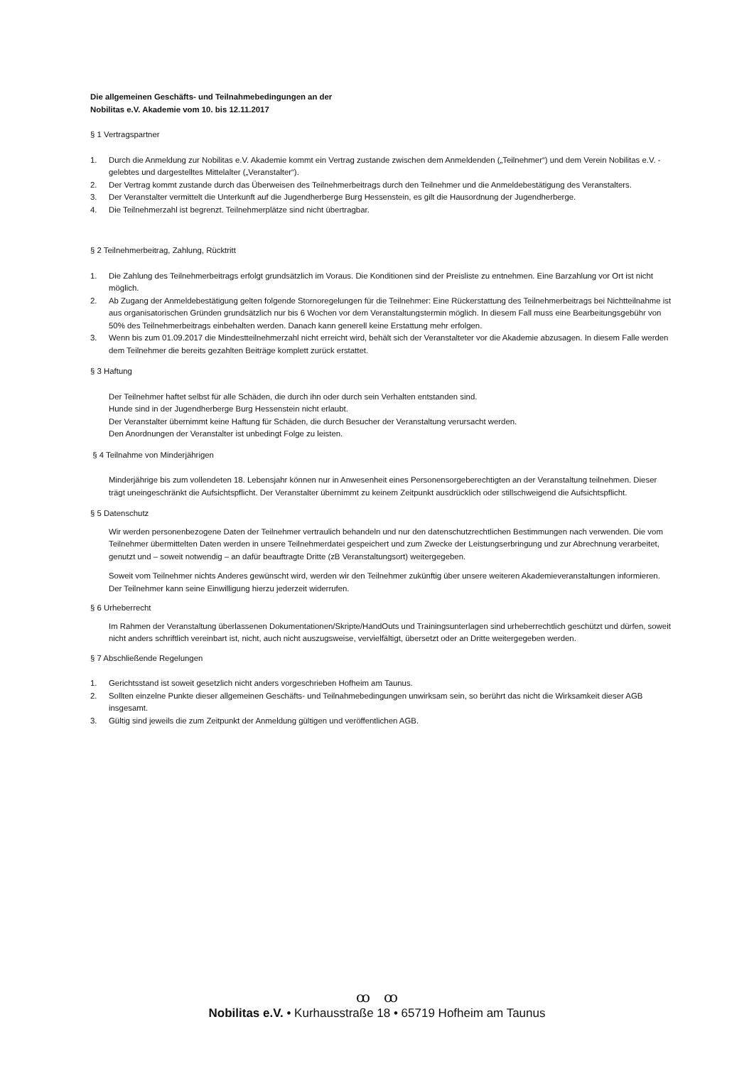Die allgemeinen Geschäfts- und Teilnahmebedingungen an der
Nobilitas e.V. Akademie vom 10. bis 12.11.2017
§ 1 Vertragspartner
1. Durch die Anmeldung zur Nobilitas e.V. Akademie kommt ein Vertrag zustande zwischen dem Anmeldenden („Teilnehmer“) und dem Verein Nobilitas e.V. - gelebtes und dargestelltes Mittelalter („Veranstalter“).
2. Der Vertrag kommt zustande durch das Überweisen des Teilnehmerbeitrags durch den Teilnehmer und die Anmeldebestätigung des Veranstalters.
3. Der Veranstalter vermittelt die Unterkunft auf die Jugendherberge Burg Hessenstein, es gilt die Hausordnung der Jugendherberge.
4. Die Teilnehmerzahl ist begrenzt. Teilnehmerplätze sind nicht übertragbar.
§ 2 Teilnehmerbeitrag, Zahlung, Rücktritt
1. Die Zahlung des Teilnehmerbeitrags erfolgt grundsätzlich im Voraus. Die Konditionen sind der Preisliste zu entnehmen. Eine Barzahlung vor Ort ist nicht möglich.
2. Ab Zugang der Anmeldebestätigung gelten folgende Stornoregelungen für die Teilnehmer: Eine Rückerstattung des Teilnehmerbeitrags bei Nichtteilnahme ist aus organisatorischen Gründen grundsätzlich nur bis 6 Wochen vor dem Veranstaltungstermin möglich. In diesem Fall muss eine Bearbeitungsgebühr von 50% des Teilnehmerbeitrags einbehalten werden. Danach kann generell keine Erstattung mehr erfolgen.
3. Wenn bis zum 01.09.2017 die Mindestteilnehmerzahl nicht erreicht wird, behält sich der Veranstalteter vor die Akademie abzusagen. In diesem Falle werden dem Teilnehmer die bereits gezahlten Beiträge komplett zurück erstattet.
§ 3 Haftung
Der Teilnehmer haftet selbst für alle Schäden, die durch ihn oder durch sein Verhalten entstanden sind.
Hunde sind in der Jugendherberge Burg Hessenstein nicht erlaubt.
Der Veranstalter übernimmt keine Haftung für Schäden, die durch Besucher der Veranstaltung verursacht werden.
Den Anordnungen der Veranstalter ist unbedingt Folge zu leisten.
§ 4 Teilnahme von Minderjährigen
Minderjährige bis zum vollendeten 18. Lebensjahr können nur in Anwesenheit eines Personensorgeberechtigten an der Veranstaltung teilnehmen. Dieser trägt uneingeschränkt die Aufsichtspflicht. Der Veranstalter übernimmt zu keinem Zeitpunkt ausdrücklich oder stillschweigend die Aufsichtspflicht.
§ 5 Datenschutz
Wir werden personenbezogene Daten der Teilnehmer vertraulich behandeln und nur den datenschutzrechtlichen Bestimmungen nach verwenden. Die vom Teilnehmer übermittelten Daten werden in unsere Teilnehmerdatei gespeichert und zum Zwecke der Leistungserbringung und zur Abrechnung verarbeitet, genutzt und – soweit notwendig – an dafür beauftragte Dritte (zB Veranstaltungsort) weitergegeben.
Soweit vom Teilnehmer nichts Anderes gewünscht wird, werden wir den Teilnehmer zukünftig über unsere weiteren Akademieveranstaltungen informieren. Der Teilnehmer kann seine Einwilligung hierzu jederzeit widerrufen.
§ 6 Urheberrecht
Im Rahmen der Veranstaltung überlassenen Dokumentationen/Skripte/HandOuts und Trainingsunterlagen sind urheberrechtlich geschützt und dürfen, soweit nicht anders schriftlich vereinbart ist, nicht, auch nicht auszugsweise, vervielfältigt, übersetzt oder an Dritte weitergegeben werden.
§ 7 Abschließende Regelungen
1. Gerichtsstand ist soweit gesetzlich nicht anders vorgeschrieben Hofheim am Taunus.
2. Sollten einzelne Punkte dieser allgemeinen Geschäfts- und Teilnahmebedingungen unwirksam sein, so berührt das nicht die Wirksamkeit dieser AGB insgesamt.
3. Gültig sind jeweils die zum Zeitpunkt der Anmeldung gültigen und veröffentlichen AGB.
ꝏ ꝏ
Nobilitas e.V. • Kurhausstraße 18 • 65719 Hofheim am Taunus